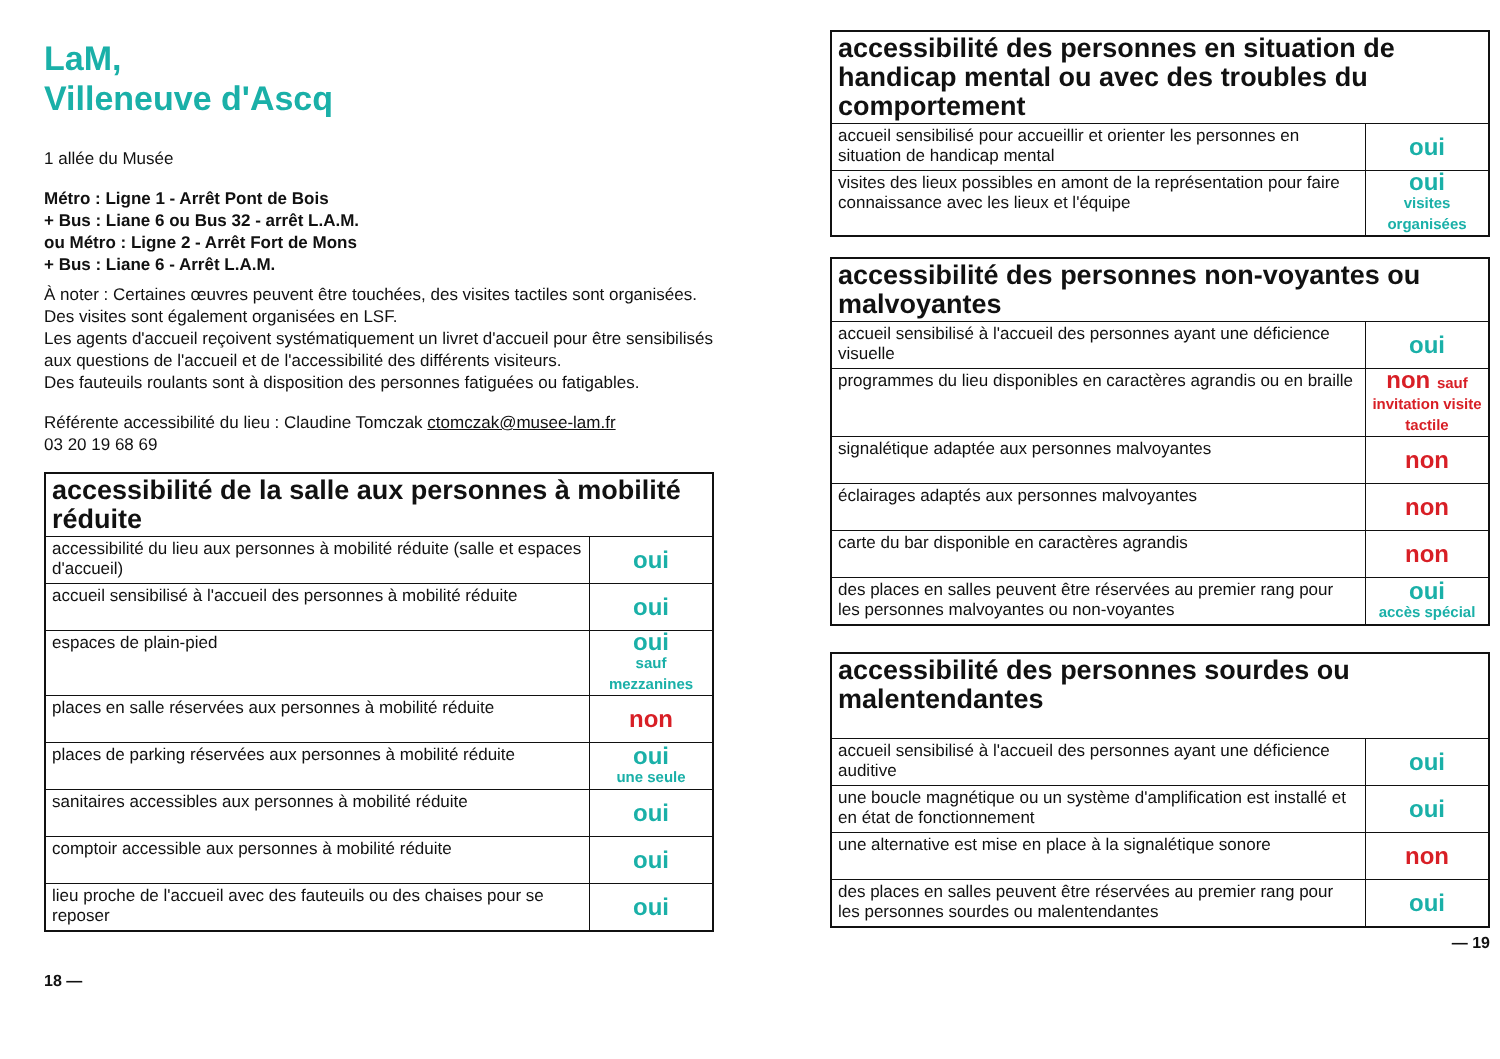LaM,
Villeneuve d'Ascq
1 allée du Musée
Métro : Ligne 1 - Arrêt Pont de Bois
+ Bus : Liane 6 ou Bus 32 - arrêt L.A.M.
ou Métro : Ligne 2 - Arrêt Fort de Mons
+ Bus : Liane 6 - Arrêt L.A.M.
À noter : Certaines œuvres peuvent être touchées, des visites tactiles sont organisées. Des visites sont également organisées en LSF.
Les agents d'accueil reçoivent systématiquement un livret d'accueil pour être sensibilisés aux questions de l'accueil et de l'accessibilité des différents visiteurs.
Des fauteuils roulants sont à disposition des personnes fatiguées ou fatigables.
Référente accessibilité du lieu : Claudine Tomczak ctomczak@musee-lam.fr
03 20 19 68 69
| accessibilité de la salle aux personnes à mobilité réduite | |
| --- | --- |
| accessibilité du lieu aux personnes à mobilité réduite (salle et espaces d'accueil) | oui |
| accueil sensibilisé à l'accueil des personnes à mobilité réduite | oui |
| espaces de plain-pied | oui sauf mezzanines |
| places en salle réservées aux personnes à mobilité réduite | non |
| places de parking réservées aux personnes à mobilité réduite | oui une seule |
| sanitaires accessibles aux personnes à mobilité réduite | oui |
| comptoir accessible aux personnes à mobilité réduite | oui |
| lieu proche de l'accueil avec des fauteuils ou des chaises pour se reposer | oui |
18 —
| accessibilité des personnes en situation de handicap mental ou avec des troubles du comportement | |
| --- | --- |
| accueil sensibilisé pour accueillir et orienter les personnes en situation de handicap mental | oui |
| visites des lieux possibles en amont de la représentation pour faire connaissance avec les lieux et l'équipe | oui visites organisées |
| accessibilité des personnes non-voyantes ou malvoyantes | |
| --- | --- |
| accueil sensibilisé à l'accueil des personnes ayant une déficience visuelle | oui |
| programmes du lieu disponibles en caractères agrandis ou en braille | non sauf invitation visite tactile |
| signalétique adaptée aux personnes malvoyantes | non |
| éclairages adaptés aux personnes malvoyantes | non |
| carte du bar disponible en caractères agrandis | non |
| des places en salles peuvent être réservées au premier rang pour les personnes malvoyantes ou non-voyantes | oui accès spécial |
| accessibilité des personnes sourdes ou malentendantes | |
| --- | --- |
| accueil sensibilisé à l'accueil des personnes ayant une déficience auditive | oui |
| une boucle magnétique ou un système d'amplification est installé et en état de fonctionnement | oui |
| une alternative est mise en place à la signalétique sonore | non |
| des places en salles peuvent être réservées au premier rang pour les personnes sourdes ou malentendantes | oui |
— 19